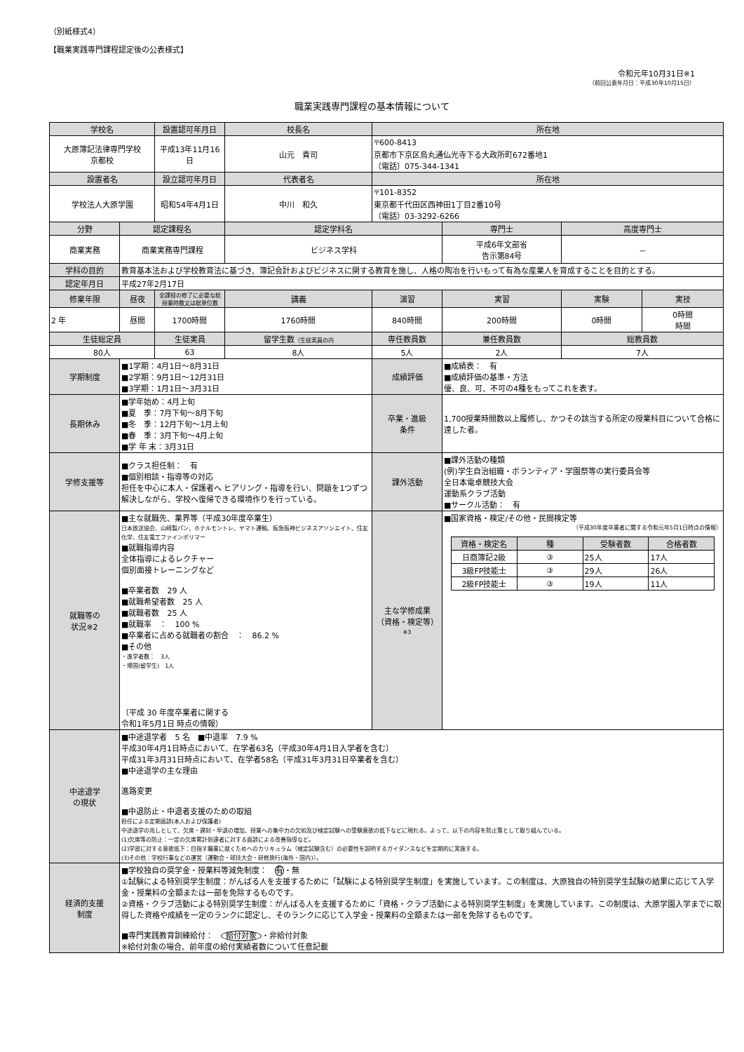（別紙様式4）
【職業実践専門課程認定後の公表様式】
令和元年10月31日※1
（前回公表年月日：平成30年10月15日）
職業実践専門課程の基本情報について
| 学校名 | | 設置認可年月日 | 校長名 | 所在地 | | | |
| --- | --- | --- | --- | --- | --- | --- | --- |
| 大原簿記法律専門学校 京都校 | | 平成13年11月16日 | 山元 貴司 | 〒600-8413 京都市下京区烏丸通仏光寺下る大政所町672番地1 （電話）075-344-1341 | | | |
| 設置者名 | | 設立認可年月日 | 代表者名 | 所在地 | | | |
| 学校法人大原学園 | | 昭和54年4月1日 | 中川 和久 | 〒101-8352 東京都千代田区西神田1丁目2番10号 （電話）03-3292-6266 | | | |
| 分野 | 認定課程名 | | 認定学科名 | | 専門士 | 高度専門士 | |
| 商業実務 | 商業実務専門課程 | | ビジネス学科 | | 平成6年文部省 告示第84号 | － | |
| 学科の目的 | 教育基本法および学校教育法に基づき、簿記会計およびビジネスに関する教育を施し、人格の陶冶を行いもって有為な産業人を育成することを目的とする。 | | | | | | |
| 認定年月日 | 平成27年2月17日 | | | | | | |
| 修業年限 | 昼夜 | 全課程の修了に必要な総授業時数又は総単位数 | 講義 | 演習 | 実習 | 実験 | 実技 |
| 2 年 | 昼間 | 1700時間 | 1760時間 | 840時間 | 200時間 | 0時間 | 0時間 時間 |
| 生徒総定員 | | 生徒実員 | 留学生数 （生徒実員の内 | 専任教員数 | 兼任教員数 | 総教員数 | |
| 80人 | | 63 | 8人 | 5人 | 2人 | 7人 | |
| 学期制度 | ■1学期：4月1日～8月31日 ■2学期：9月1日～12月31日 ■3学期：1月1日～3月31日 | | | 成績評価 | ■成績表： 有 ■成績評価の基準・方法 優、良、可、不可の4種をもってこれを表す。 | | |
| 長期休み | ■学年始め：4月上旬 ■夏 季：7月下旬～8月下旬 ■冬 季：12月下旬～1月上旬 ■春 季：3月下旬～4月上旬 ■学 年 末：3月31日 | | | 卒業・進級 条件 | 1,700授業時間数以上履修し、かつその該当する所定の授業科目について合格に達した者。 | | |
| 学修支援等 | ■クラス担任制： 有 ■個別相談・指導等の対応 担任を中心に本人・保護者へ ヒアリング・指導を行い、問題を1つずつ解決しながら、学校へ復帰できる環境作りを行っている。 | | | 課外活動 | ■課外活動の種類 (例)学生自治組織・ボランティア・学園祭等の実行委員会等 全日本電卓競技大会 運動系クラブ活動 ■サークル活動： 有 | | |
| 就職等の 状況※2 | ■主な就職先、業界等（平成30年度卒業生） 日本放送協会、山崎製パン、ホテルモントレ、ヤマト運輸、阪急阪神ビジネスアソシエイト、住友化学、住友電工ファインポリマー ■就職指導内容 全体指導によるレクチャー 個別面接トレーニングなど ■卒業者数 29 人 ■就職希望者数 25 人 ■就職者数 25 人 ■就職率 ： 100 % ■卒業者に占める就職者の割合 ： 86.2 % ■その他 ・進学者数： 3人 ・帰国(留学生) 1人 （平成 30 年度卒業者に関する 令和1年5月1日 時点の情報） | | | 主な学修成果 （資格・検定等） ※3 | ■国家資格・検定/その他・民間検定等 （平成30年度卒業者に関する令和元年5月1日時点の情報） / 資格・検定名 / 種 / 受験者数 / 合格者数 / / --- / --- / --- / --- / / 日商簿記2級 / ③ / 25人 / 17人 / / 3級FP技能士 / ③ / 29人 / 26人 / / 2級FP技能士 / ③ / 19人 / 11人 / | | |
| 中途退学 の現状 | ■中途退学者 5 名 ■中退率 7.9 % 平成30年4月1日時点において、在学者63名（平成30年4月1日入学者を含む） 平成31年3月31日時点において、在学者58名（平成31年3月31日卒業者を含む） ■中途退学の主な理由 進路変更 ■中退防止・中退者支援のための取組 担任による定期面談(本人および保護者) 中途退学の兆しとして、欠席・遅刻・早退の増加、授業への集中力の欠如及び検定試験への受験意欲の低下などに現れる。よって、以下の内容を防止策として取り組んでいる。 (1)欠席等の防止：一定の欠席累計到達者に対する面談による改善指導など。 (2)学習に対する意欲低下：目指す職業に就くためへのカリキュラム（検定試験含む）の必要性を説明するガイダンスなどを定期的に実施する。 (3)その他：学校行事などの運営（運動会・球技大会・研修旅行(海外・国内)）。 | | | | | | |
| 経済的支援 制度 | ■学校独自の奨学金・授業料等減免制度： 有 ・無 ①試験による特別奨学生制度：がんばる人を支援するために「試験による特別奨学生制度」を実施しています。この制度は、大原独自の特別奨学生試験の結果に応じて入学金・授業料の全額または一部を免除するものです。 ②資格・クラブ活動による特別奨学生制度：がんばる人を支援するために「資格・クラブ活動による特別奨学生制度」を実施しています。この制度は、大原学園入学までに取得した資格や成績を一定のランクに認定し、そのランクに応じて入学金・授業料の全額または一部を免除するものです。 ■専門実践教育訓練給付： 給付対象 ・非給付対象 ※給付対象の場合、前年度の給付実績者数について任意記載 | | | | | | |